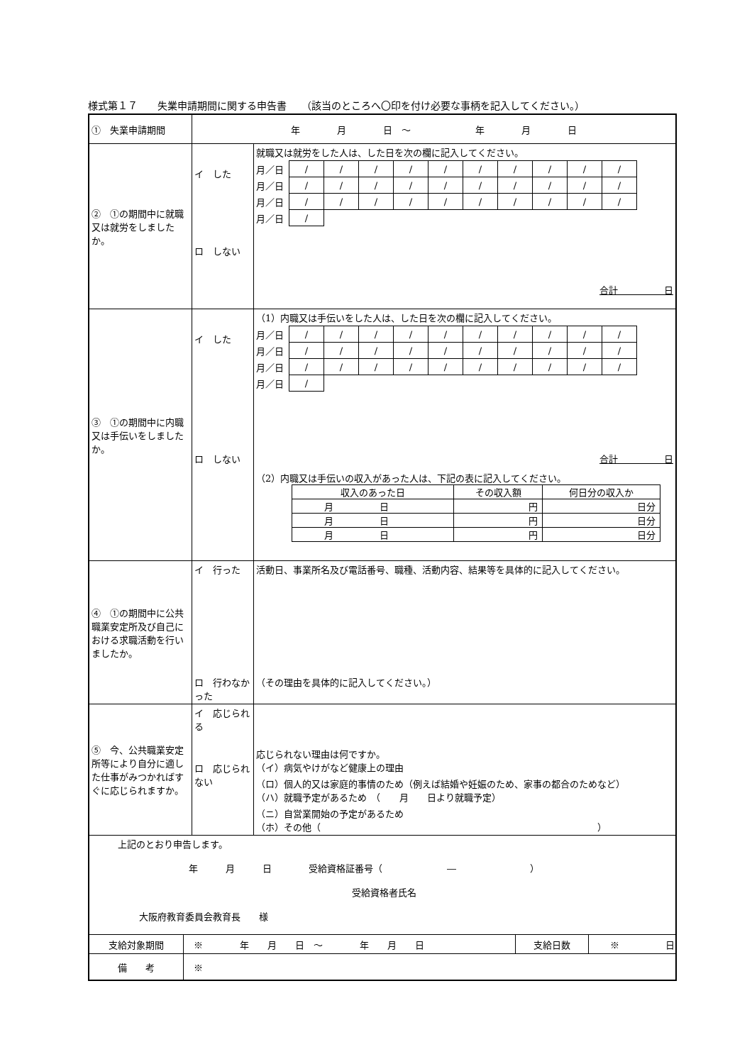様式第１７　　失業申請期間に関する申告書　　（該当のところへ〇印を付け必要な事柄を記入してください。）
| ① 失業申請期間 | 年 月 日 ～ 年 月 日 | |
| ② ①の期間中に就職又は就労をしましたか。 | イ した ロ しない | 就職又は就労をした人は、した日を次の欄に記入してください。 / 月／日 / / / / / / / / / / / / / / / / / / / / / / 月／日 / / / / / / / / / / / / / / / / / / / / / / 月／日 / / / / / / / / / / / / / / / / / / / / / / 月／日 / / / / / / / / / / / / 合計 日 |
| ③ ①の期間中に内職又は手伝いをしましたか。 | イ した ロ しない | （1）内職又は手伝いをした人は、した日を次の欄に記入してください。 / 月／日 / / / / / / / / / / / / / / / / / / / / / / 月／日 / / / / / / / / / / / / / / / / / / / / / / 月／日 / / / / / / / / / / / / / / / / / / / / / / 月／日 / / / / / / / / / / / / 合計 日 （2）内職又は手伝いの収入があった人は、下記の表に記入してください。 / 収入のあった日 / その収入額 / 何日分の収入か / / --- / --- / --- / / 月 日 / 円 / 日分 / / 月 日 / 円 / 日分 / / 月 日 / 円 / 日分 / |
| ④ ①の期間中に公共職業安定所及び自己における求職活動を行いましたか。 | イ 行った ロ 行わなかった | 活動日、事業所名及び電話番号、職種、活動内容、結果等を具体的に記入してください。 （その理由を具体的に記入してください。） |
| ⑤ 今、公共職業安定所等により自分に適した仕事がみつかればすぐに応じられますか。 | イ 応じられる ロ 応じられない | 応じられない理由は何ですか。 （イ）病気やけがなど健康上の理由 （ロ）個人的又は家庭的事情のため（例えば結婚や妊娠のため、家事の都合のためなど） （ハ）就職予定があるため （ 月 日より就職予定） （ニ）自営業開始の予定があるため （ホ）その他（ ） |
| 上記のとおり申告します。 年 月 日 受給資格証番号（ ― ） 受給資格者氏名 大阪府教育委員会教育長 様 | | |
| / 支給対象期間 / ※ 年 月 日 ～ 年 月 日 / 支給日数 / ※ 日 / / 備 考 / ※ / / / | | |